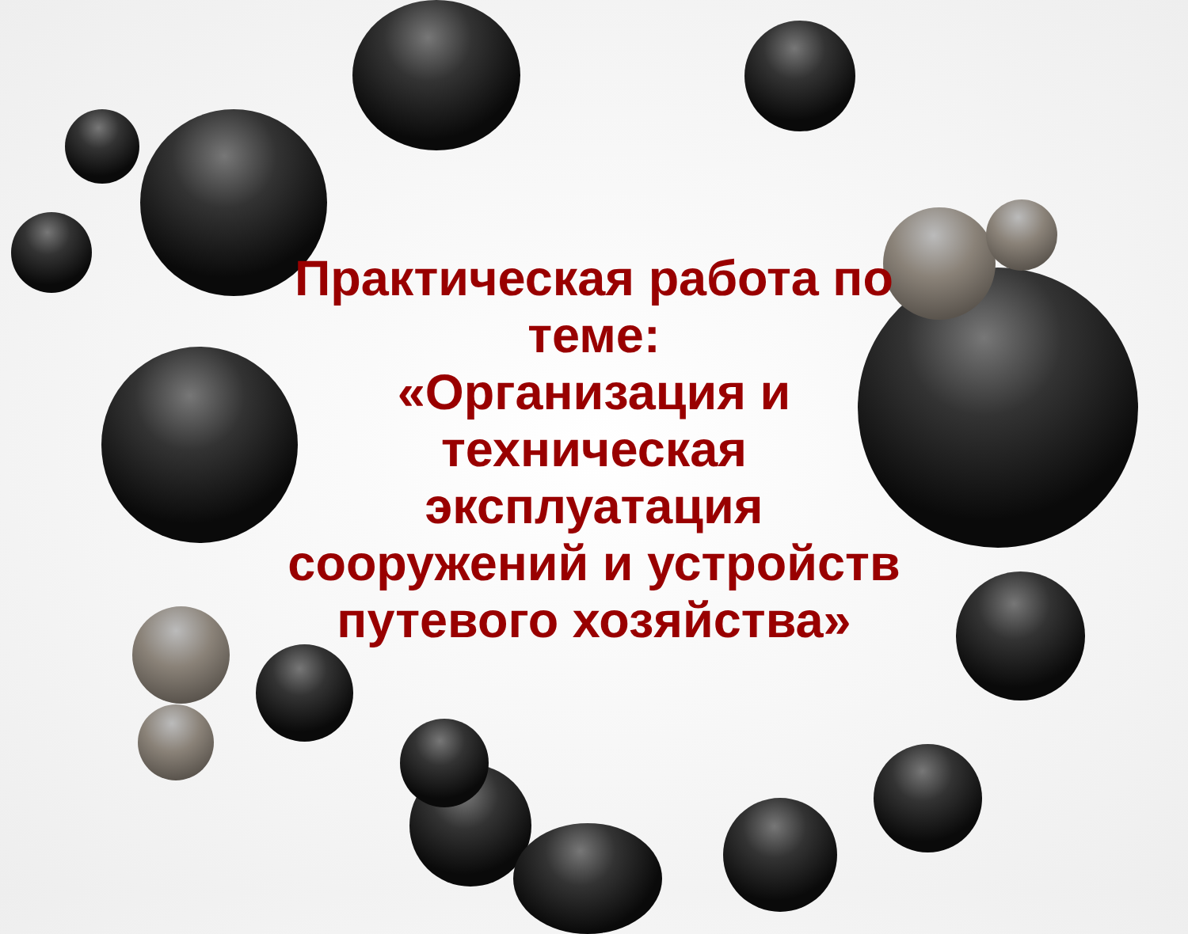Практическая работа по
теме:
«Организация и
техническая
эксплуатация
сооружений и устройств
путевого хозяйства»